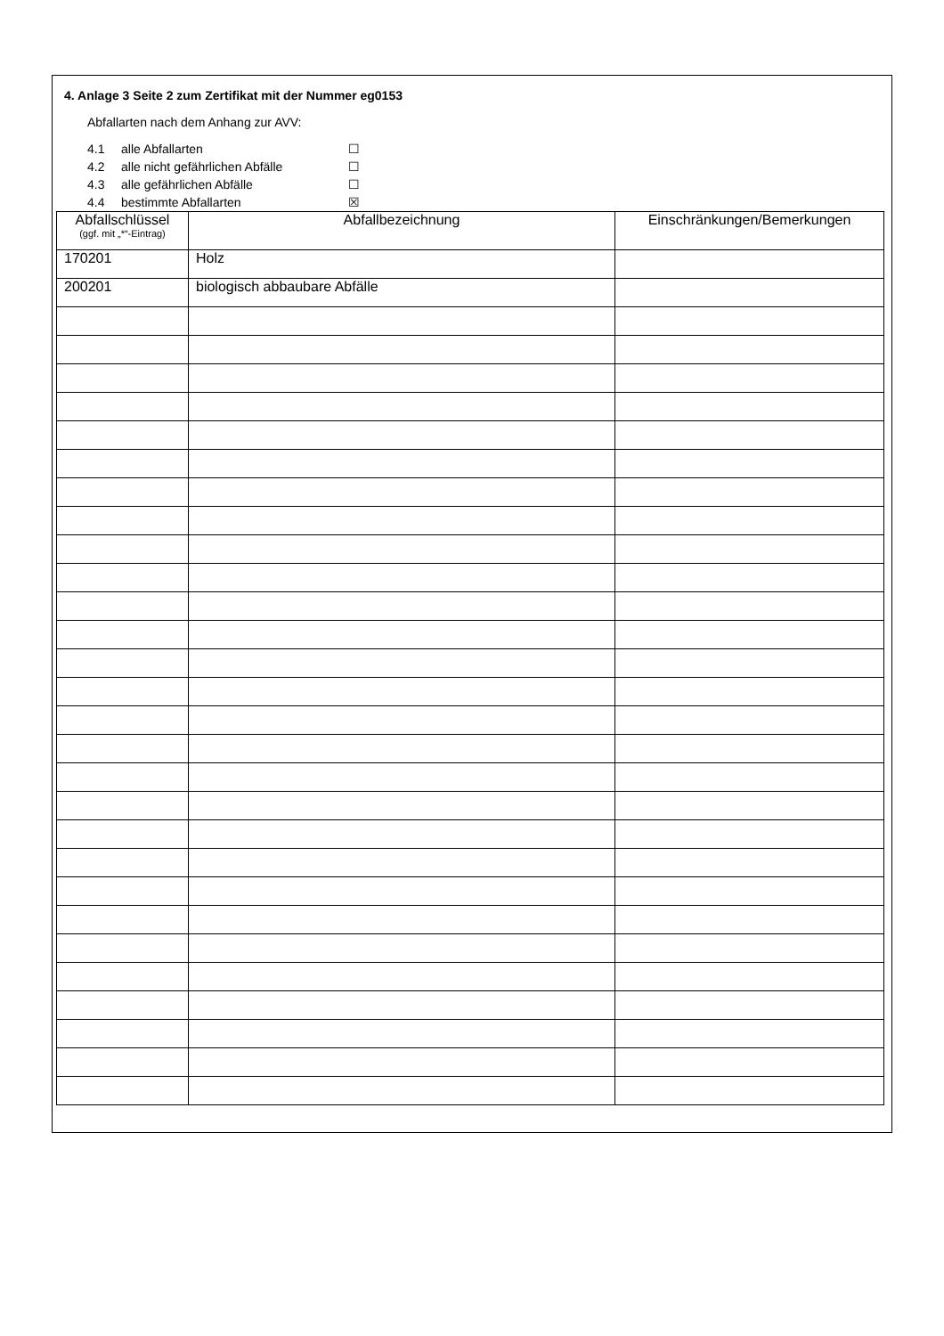4. Anlage 3 Seite 2 zum Zertifikat mit der Nummer eg0153
Abfallarten nach dem Anhang zur AVV:
4.1 alle Abfallarten ☐
4.2 alle nicht gefährlichen Abfälle ☐
4.3 alle gefährlichen Abfälle ☐
4.4 bestimmte Abfallarten ☒
| Abfallschlüssel (ggf. mit „*“-Eintrag) | Abfallbezeichnung | Einschränkungen/Bemerkungen |
| --- | --- | --- |
| 170201 | Holz | |
| 200201 | biologisch abbaubare Abfälle | |